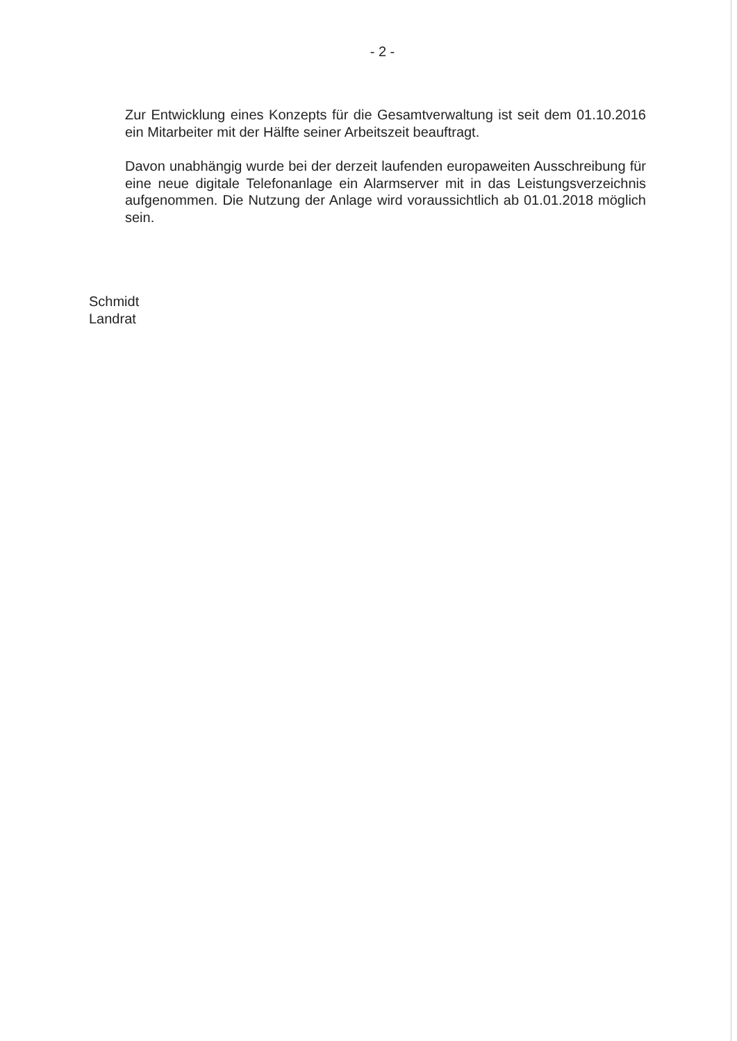- 2 -
Zur Entwicklung eines Konzepts für die Gesamtverwaltung ist seit dem 01.10.2016 ein Mitarbeiter mit der Hälfte seiner Arbeitszeit beauftragt.
Davon unabhängig wurde bei der derzeit laufenden europaweiten Ausschreibung für eine neue digitale Telefonanlage ein Alarmserver mit in das Leistungsverzeichnis aufgenommen. Die Nutzung der Anlage wird voraussichtlich ab 01.01.2018 möglich sein.
Schmidt
Landrat